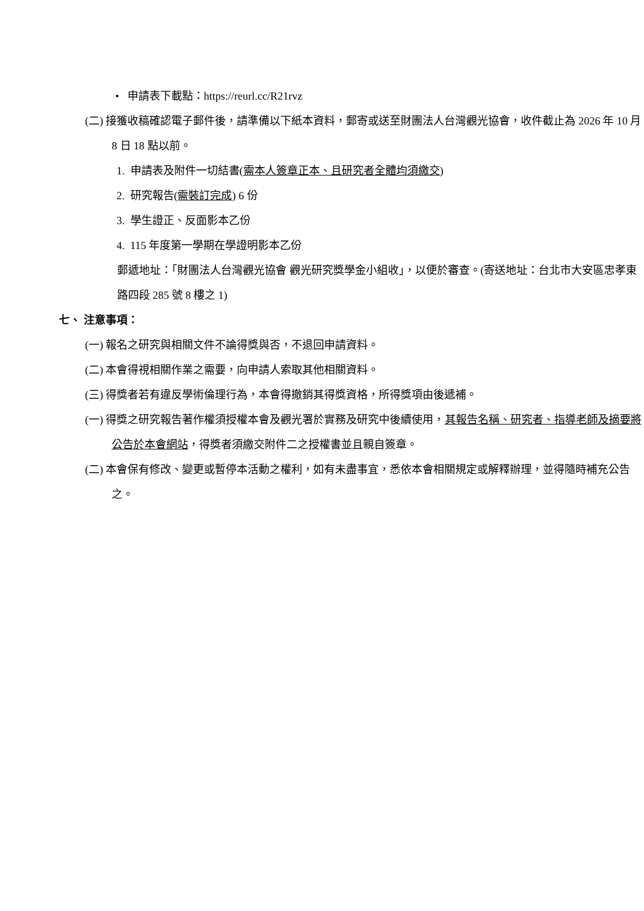• 申請表下載點：https://reurl.cc/R21rvz
(二) 接獲收稿確認電子郵件後，請準備以下紙本資料，郵寄或送至財團法人台灣觀光協會，收件截止為 2026 年 10 月 8 日 18 點以前。
1. 申請表及附件一切結書(需本人簽章正本、且研究者全體均須繳交)
2. 研究報告(需裝訂完成) 6 份
3. 學生證正、反面影本乙份
4. 115 年度第一學期在學證明影本乙份
郵遞地址：「財團法人台灣觀光協會 觀光研究獎學金小組收」，以便於審查。(寄送地址：台北市大安區忠孝東路四段 285 號 8 樓之 1)
七、 注意事項：
(一) 報名之研究與相關文件不論得獎與否，不退回申請資料。
(二) 本會得視相關作業之需要，向申請人索取其他相關資料。
(三) 得獎者若有違反學術倫理行為，本會得撤銷其得獎資格，所得獎項由後遞補。
(一) 得獎之研究報告著作權須授權本會及觀光署於實務及研究中後續使用，其報告名稱、研究者、指導老師及摘要將公告於本會網站，得獎者須繳交附件二之授權書並且親自簽章。
(二) 本會保有修改、變更或暫停本活動之權利，如有未盡事宜，悉依本會相關規定或解釋辦理，並得隨時補充公告之。